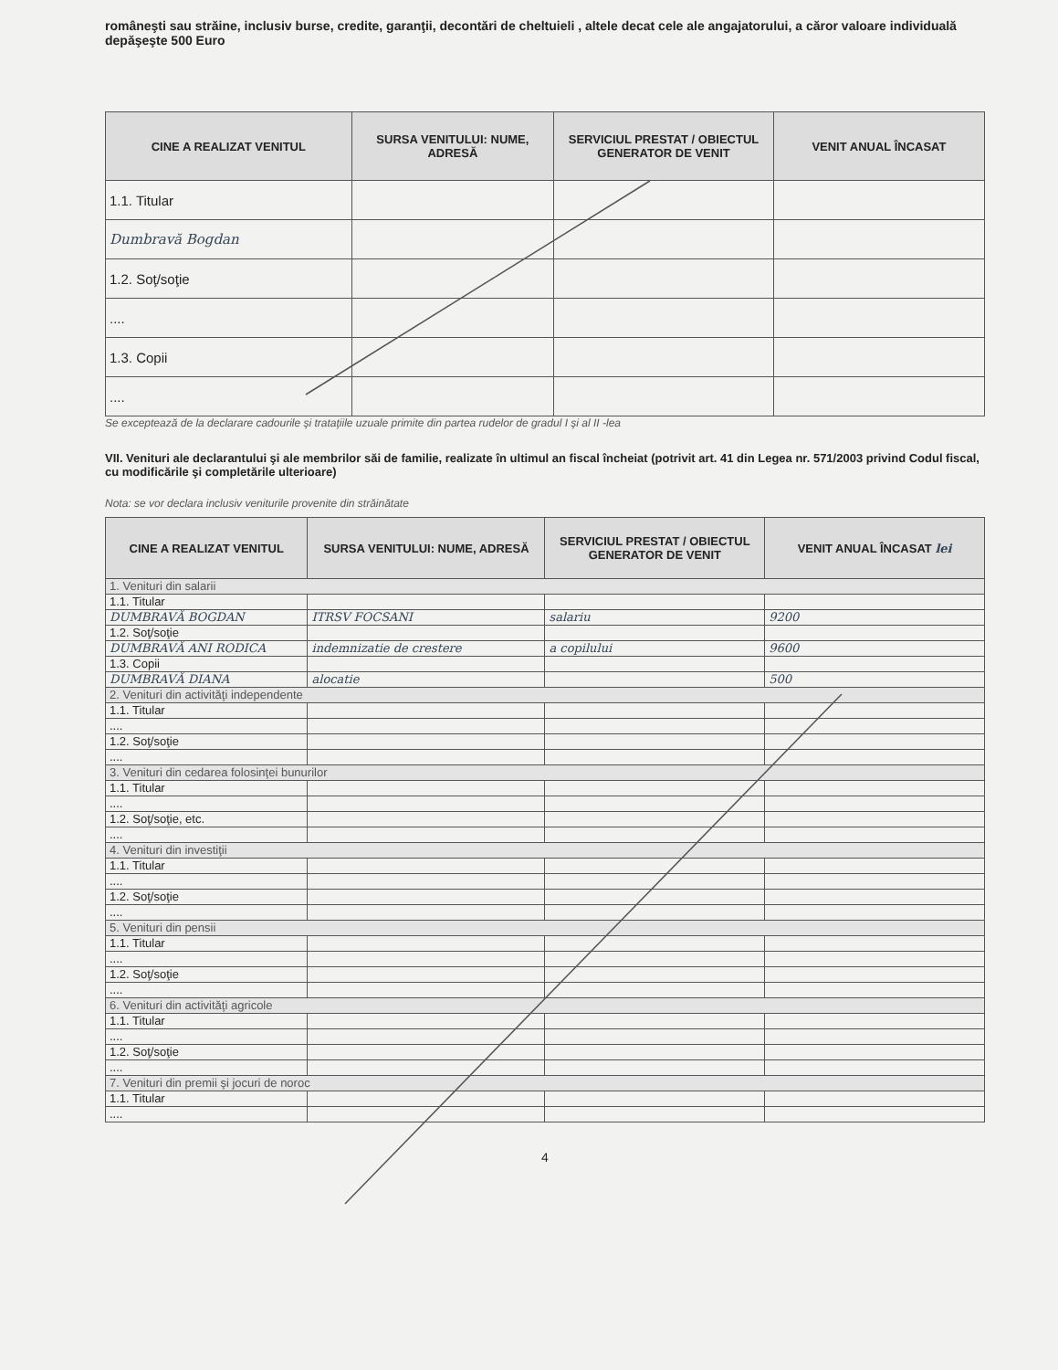româneşti sau străine, inclusiv burse, credite, garanţii, decontări de cheltuieli , altele decat cele ale angajatorului, a căror valoare individuală depăşeşte 500 Euro
| CINE A REALIZAT VENITUL | SURSA VENITULUI: NUME, ADRESĂ | SERVICIUL PRESTAT / OBIECTUL GENERATOR DE VENIT | VENIT ANUAL ÎNCASAT |
| --- | --- | --- | --- |
| 1.1. Titular | | | |
| Dumbravă Bogdan | | | |
| 1.2. Soţ/soţie | | | |
| .... | | | |
| 1.3. Copii | | | |
| .... | | | |
Se exceptează de la declarare cadourile şi trataţiile uzuale primite din partea rudelor de gradul I şi al II -lea
VII. Venituri ale declarantului şi ale membrilor săi de familie, realizate în ultimul an fiscal încheiat (potrivit art. 41 din Legea nr. 571/2003 privind Codul fiscal, cu modificările şi completările ulterioare)
Nota: se vor declara inclusiv veniturile provenite din străinătate
| CINE A REALIZAT VENITUL | SURSA VENITULUI: NUME, ADRESĂ | SERVICIUL PRESTAT / OBIECTUL GENERATOR DE VENIT | VENIT ANUAL ÎNCASAT lei |
| --- | --- | --- | --- |
| 1. Venituri din salarii | | | |
| 1.1. Titular | | | |
| DUMBRAVĂ BOGDAN | ITRSV FOCSANI | salariu | 9200 |
| 1.2. Soţ/soţie | | | |
| DUMBRAVĂ ANI RODICA | indemnizatie de crestere | a copilului | 9600 |
| 1.3. Copii | | | |
| DUMBRAVĂ DIANA | alocatie | | 500 |
| 2. Venituri din activităţi independente | | | |
| 1.1. Titular | | | |
| .... | | | |
| 1.2. Soţ/soţie | | | |
| .... | | | |
| 3. Venituri din cedarea folosinţei bunurilor | | | |
| 1.1. Titular | | | |
| .... | | | |
| 1.2. Soţ/soţie, etc. | | | |
| .... | | | |
| 4. Venituri din investiţii | | | |
| 1.1. Titular | | | |
| .... | | | |
| 1.2. Soţ/soţie | | | |
| .... | | | |
| 5. Venituri din pensii | | | |
| 1.1. Titular | | | |
| .... | | | |
| 1.2. Soţ/soţie | | | |
| .... | | | |
| 6. Venituri din activităţi agricole | | | |
| 1.1. Titular | | | |
| .... | | | |
| 1.2. Soţ/soţie | | | |
| .... | | | |
| 7. Venituri din premii şi jocuri de noroc | | | |
| 1.1. Titular | | | |
| .... | | | |
4